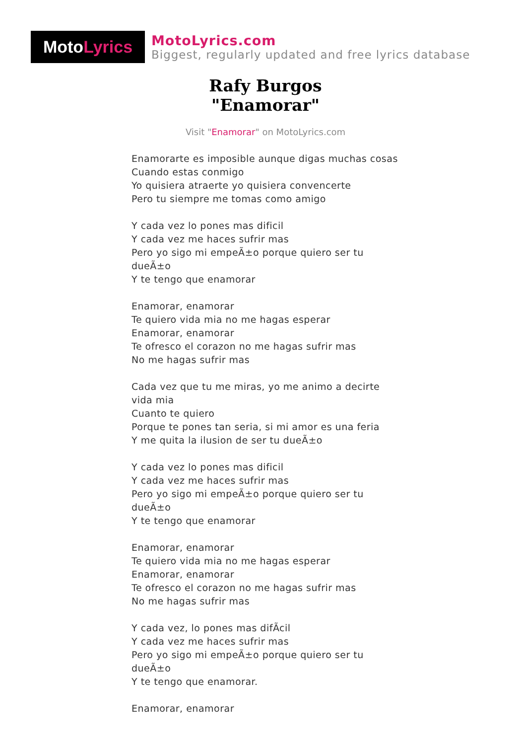Moto Lyrics
MotoLyrics.com
Biggest, regularly updated and free lyrics database
Rafy Burgos
"Enamorar"
Visit "Enamorar" on MotoLyrics.com
Enamorarte es imposible aunque digas muchas cosas
Cuando estas conmigo
Yo quisiera atraerte yo quisiera convencerte
Pero tu siempre me tomas como amigo
Y cada vez lo pones mas dificil
Y cada vez me haces sufrir mas
Pero yo sigo mi empeÃ±o porque quiero ser tu dueÃ±o
Y te tengo que enamorar
Enamorar, enamorar
Te quiero vida mia no me hagas esperar
Enamorar, enamorar
Te ofresco el corazon no me hagas sufrir mas
No me hagas sufrir mas
Cada vez que tu me miras, yo me animo a decirte vida mia
Cuanto te quiero
Porque te pones tan seria, si mi amor es una feria
Y me quita la ilusion de ser tu dueÃ±o
Y cada vez lo pones mas dificil
Y cada vez me haces sufrir mas
Pero yo sigo mi empeÃ±o porque quiero ser tu dueÃ±o
Y te tengo que enamorar
Enamorar, enamorar
Te quiero vida mia no me hagas esperar
Enamorar, enamorar
Te ofresco el corazon no me hagas sufrir mas
No me hagas sufrir mas
Y cada vez, lo pones mas difÃcil
Y cada vez me haces sufrir mas
Pero yo sigo mi empeÃ±o porque quiero ser tu dueÃ±o
Y te tengo que enamorar.
Enamorar, enamorar